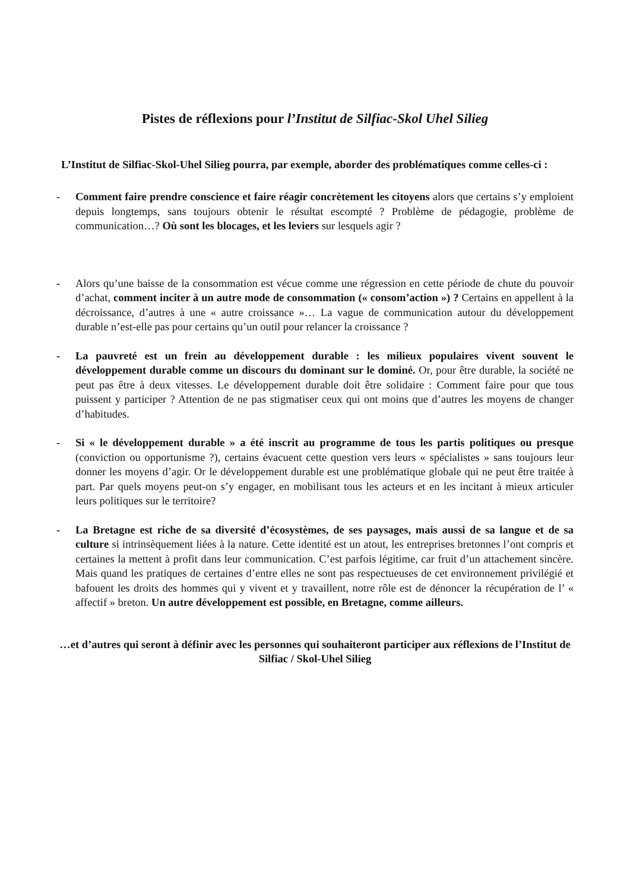Pistes de réflexions pour l’Institut de Silfiac-Skol Uhel Silieg
L’Institut de Silfiac-Skol-Uhel Silieg pourra, par exemple, aborder des problématiques comme celles-ci :
- Comment faire prendre conscience et faire réagir concrètement les citoyens alors que certains s’y emploient depuis longtemps, sans toujours obtenir le résultat escompté ? Problème de pédagogie, problème de communication…? Où sont les blocages, et les leviers sur lesquels agir ?
- Alors qu’une baisse de la consommation est vécue comme une régression en cette période de chute du pouvoir d’achat, comment inciter à un autre mode de consommation (« consom’action ») ? Certains en appellent à la décroissance, d’autres à une « autre croissance »… La vague de communication autour du développement durable n’est-elle pas pour certains qu’un outil pour relancer la croissance ?
- La pauvreté est un frein au développement durable : les milieux populaires vivent souvent le développement durable comme un discours du dominant sur le dominé. Or, pour être durable, la société ne peut pas être à deux vitesses. Le développement durable doit être solidaire : Comment faire pour que tous puissent y participer ? Attention de ne pas stigmatiser ceux qui ont moins que d’autres les moyens de changer d’habitudes.
- Si « le développement durable » a été inscrit au programme de tous les partis politiques ou presque (conviction ou opportunisme ?), certains évacuent cette question vers leurs « spécialistes » sans toujours leur donner les moyens d’agir. Or le développement durable est une problématique globale qui ne peut être traitée à part. Par quels moyens peut-on s’y engager, en mobilisant tous les acteurs et en les incitant à mieux articuler leurs politiques sur le territoire?
- La Bretagne est riche de sa diversité d’écosystèmes, de ses paysages, mais aussi de sa langue et de sa culture si intrinsèquement liées à la nature. Cette identité est un atout, les entreprises bretonnes l’ont compris et certaines la mettent à profit dans leur communication. C’est parfois légitime, car fruit d’un attachement sincère. Mais quand les pratiques de certaines d’entre elles ne sont pas respectueuses de cet environnement privilégié et bafouent les droits des hommes qui y vivent et y travaillent, notre rôle est de dénoncer la récupération de l’ « affectif » breton. Un autre développement est possible, en Bretagne, comme ailleurs.
…et d’autres qui seront à définir avec les personnes qui souhaiteront participer aux réflexions de l’Institut de Silfiac / Skol-Uhel Silieg